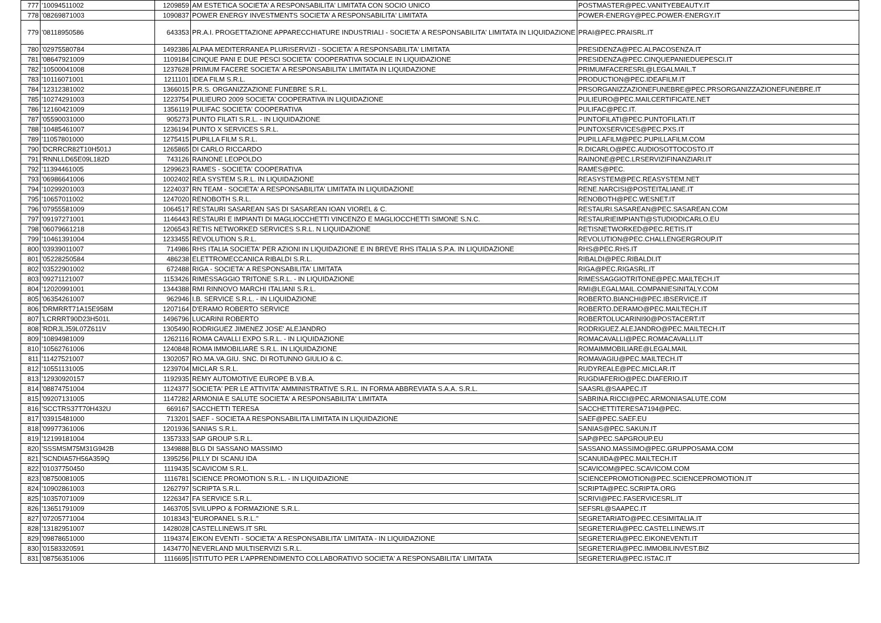| 777 | '10094511002 | 1209859 | AM ESTETICA SOCIETA' A RESPONSABILITA' LIMITATA CON SOCIO UNICO | POSTMASTER@PEC.VANITYEBEAUTY.IT |
| 778 | '08269871003 | 1090837 | POWER ENERGY INVESTMENTS SOCIETA' A RESPONSABILITA' LIMITATA | POWER-ENERGY@PEC.POWER-ENERGY.IT |
| 779 | '08118950586 | 643353 | PR.A.I. PROGETTAZIONE APPARECCHIATURE INDUSTRIALI - SOCIETA' A RESPONSABILITA' LIMITATA IN LIQUIDAZIONE | PRAI@PEC.PRAISRL.IT |
| 780 | '02975580784 | 1492386 | ALPAA MEDITERRANEA PLURISERVIZI - SOCIETA' A RESPONSABILITA' LIMITATA | PRESIDENZA@PEC.ALPACOSENZA.IT |
| 781 | '08647921009 | 1109184 | CINQUE PANI E DUE PESCI SOCIETA' COOPERATIVA SOCIALE IN LIQUIDAZIONE | PRESIDENZA@PEC.CINQUEPANIEDUEPESCI.IT |
| 782 | '10500041008 | 1237628 | PRIMUM FACERE SOCIETA' A RESPONSABILITA' LIMITATA IN LIQUIDAZIONE | PRIMUMFACERESRL@LEGALMAIL.T |
| 783 | '10116071001 | 1211101 | IDEA FILM S.R.L. | PRODUCTION@PEC.IDEAFILM.IT |
| 784 | '12312381002 | 1366015 | P.R.S. ORGANIZZAZIONE FUNEBRE S.R.L. | PRSORGANIZZAZIONEFUNEBRE@PEC.PRSORGANIZZAZIONEFUNEBRE.IT |
| 785 | '10274291003 | 1223754 | PULIEURO 2009 SOCIETA' COOPERATIVA IN LIQUIDAZIONE | PULIEURO@PEC.MAILCERTIFICATE.NET |
| 786 | '12160421009 | 1356119 | PULIFAC SOCIETA' COOPERATIVA | PULIFAC@PEC.IT. |
| 787 | '05590031000 | 905273 | PUNTO FILATI S.R.L. - IN LIQUIDAZIONE | PUNTOFILATI@PEC.PUNTOFILATI.IT |
| 788 | '10485461007 | 1236194 | PUNTO X SERVICES S.R.L. | PUNTOXSERVICES@PEC.PXS.IT |
| 789 | '11057801000 | 1275415 | PUPILLA FILM S.R.L. | PUPILLAFILM@PEC.PUPILLAFILM.COM |
| 790 | 'DCRRCR82T10H501J | 1265865 | DI CARLO RICCARDO | R.DICARLO@PEC.AUDIOSOTTOCOSTO.IT |
| 791 | 'RNNLLD65E09L182D | 743126 | RAINONE LEOPOLDO | RAINONE@PEC.LRSERVIZIFINANZIARI.IT |
| 792 | '11394461005 | 1299623 | RAMES - SOCIETA' COOPERATIVA | RAMES@PEC. |
| 793 | '06986641006 | 1002402 | REA SYSTEM S.R.L. IN LIQUIDAZIONE | REASYSTEM@PEC.REASYSTEM.NET |
| 794 | '10299201003 | 1224037 | RN TEAM - SOCIETA' A RESPONSABILITA' LIMITATA IN LIQUIDAZIONE | RENE.NARCISI@POSTEITALIANE.IT |
| 795 | '10657011002 | 1247020 | RENOBOTH S.R.L. | RENOBOTH@PEC.WESNET.IT |
| 796 | '07955581009 | 1064517 | RESTAURI SASAREAN SAS DI SASAREAN IOAN VIOREL & C. | RESTAURI.SASAREAN@PEC.SASAREAN.COM |
| 797 | '09197271001 | 1146443 | RESTAURI E IMPIANTI DI MAGLIOCCHETTI VINCENZO E MAGLIOCCHETTI SIMONE S.N.C. | RESTAURIEIMPIANTI@STUDIODICARLO.EU |
| 798 | '06079661218 | 1206543 | RETIS NETWORKED SERVICES S.R.L. N LIQUIDAZIONE | RETISNETWORKED@PEC.RETIS.IT |
| 799 | '10461391004 | 1233455 | REVOLUTION S.R.L. | REVOLUTION@PEC.CHALLENGERGROUP.IT |
| 800 | '03939011007 | 714986 | RHS ITALIA SOCIETA' PER AZIONI IN LIQUIDAZIONE E IN BREVE RHS ITALIA S.P.A. IN LIQUIDAZIONE | RHS@PEC.RHS.IT |
| 801 | '05228250584 | 486238 | ELETTROMECCANICA RIBALDI S.R.L. | RIBALDI@PEC.RIBALDI.IT |
| 802 | '03522901002 | 672488 | RIGA - SOCIETA' A RESPONSABILITA' LIMITATA | RIGA@PEC.RIGASRL.IT |
| 803 | '09271121007 | 1153426 | RIMESSAGGIO TRITONE S.R.L. - IN LIQUIDAZIONE | RIMESSAGGIOTRITONE@PEC.MAILTECH.IT |
| 804 | '12020991001 | 1344388 | RMI RINNOVO MARCHI ITALIANI S.R.L. | RMI@LEGALMAIL.COMPANIESINITALY.COM |
| 805 | '06354261007 | 962946 | I.B. SERVICE S.R.L. - IN LIQUIDAZIONE | ROBERTO.BIANCHI@PEC.IBSERVICE.IT |
| 806 | 'DRMRRT71A15E958M | 1207164 | D'ERAMO ROBERTO SERVICE | ROBERTO.DERAMO@PEC.MAILTECH.IT |
| 807 | 'LCRRRT90D23H501L | 1496796 | LUCARINI ROBERTO | ROBERTOLUCARINI90@POSTACERT.IT |
| 808 | 'RDRJLJ59L07Z611V | 1305490 | RODRIGUEZ JIMENEZ JOSE' ALEJANDRO | RODRIGUEZ.ALEJANDRO@PEC.MAILTECH.IT |
| 809 | '10894981009 | 1262116 | ROMA CAVALLI EXPO S.R.L. - IN LIQUIDAZIONE | ROMACAVALLI@PEC.ROMACAVALLI.IT |
| 810 | '10562761006 | 1240848 | ROMA IMMOBILIARE S.R.L. IN LIQUIDAZIONE | ROMAIMMOBILIARE@LEGALMAIL |
| 811 | '11427521007 | 1302057 | RO.MA.VA.GIU. SNC. DI ROTUNNO GIULIO & C. | ROMAVAGIU@PEC.MAILTECH.IT |
| 812 | '10551131005 | 1239704 | MICLAR S.R.L. | RUDYREALE@PEC.MICLAR.IT |
| 813 | '12930920157 | 1192935 | REMY AUTOMOTIVE EUROPE B.V.B.A. | RUGDIAFERIO@PEC.DIAFERIO.IT |
| 814 | '08874751004 | 1124377 | SOCIETA' PER LE ATTIVITA' AMMINISTRATIVE S.R.L. IN FORMA ABBREVIATA S.A.A. S.R.L. | SAASRL@SAAPEC.IT |
| 815 | '09207131005 | 1147282 | ARMONIA E SALUTE SOCIETA' A RESPONSABILITA' LIMITATA | SABRINA.RICCI@PEC.ARMONIASALUTE.COM |
| 816 | 'SCCTRS37T70H432U | 669167 | SACCHETTI TERESA | SACCHETTITERESA7194@PEC. |
| 817 | '03915481000 | 713201 | SAEF - SOCIETA A RESPONSABILITA LIMITATA IN LIQUIDAZIONE | SAEF@PEC.SAEF.EU |
| 818 | '09977361006 | 1201936 | SANIAS S.R.L. | SANIAS@PEC.SAKUN.IT |
| 819 | '12199181004 | 1357333 | SAP GROUP S.R.L. | SAP@PEC.SAPGROUP.EU |
| 820 | 'SSSMSM75M31G942B | 1349888 | BLG DI SASSANO MASSIMO | SASSANO.MASSIMO@PEC.GRUPPOSAMA.COM |
| 821 | 'SCNDIA57H56A359Q | 1395256 | PILLY DI SCANU IDA | SCANUIDA@PEC.MAILTECH.IT |
| 822 | '01037750450 | 1119435 | SCAVICOM S.R.L. | SCAVICOM@PEC.SCAVICOM.COM |
| 823 | '08750081005 | 1116781 | SCIENCE PROMOTION S.R.L. - IN LIQUIDAZIONE | SCIENCEPROMOTION@PEC.SCIENCEPROMOTION.IT |
| 824 | '10902861003 | 1262797 | SCRIPTA S.R.L. | SCRIPTA@PEC.SCRIPTA.ORG |
| 825 | '10357071009 | 1226347 | FA SERVICE S.R.L. | SCRIVI@PEC.FASERVICESRL.IT |
| 826 | '13651791009 | 1463705 | SVILUPPO & FORMAZIONE S.R.L. | SEFSRL@SAAPEC.IT |
| 827 | '07205771004 | 1018343 | "EUROPANEL S.R.L." | SEGRETARIATO@PEC.CESIMITALIA.IT |
| 828 | '13182951007 | 1428028 | CASTELLINEWS.IT SRL | SEGRETERIA@PEC.CASTELLINEWS.IT |
| 829 | '09878651000 | 1194374 | EIKON EVENTI - SOCIETA' A RESPONSABILITA' LIMITATA - IN LIQUIDAZIONE | SEGRETERIA@PEC.EIKONEVENTI.IT |
| 830 | '01583320591 | 1434770 | NEVERLAND MULTISERVIZI S.R.L. | SEGRETERIA@PEC.IMMOBILINVEST.BIZ |
| 831 | '08756351006 | 1116695 | ISTITUTO PER L'APPRENDIMENTO COLLABORATIVO SOCIETA' A RESPONSABILITA' LIMITATA | SEGRETERIA@PEC.ISTAC.IT |